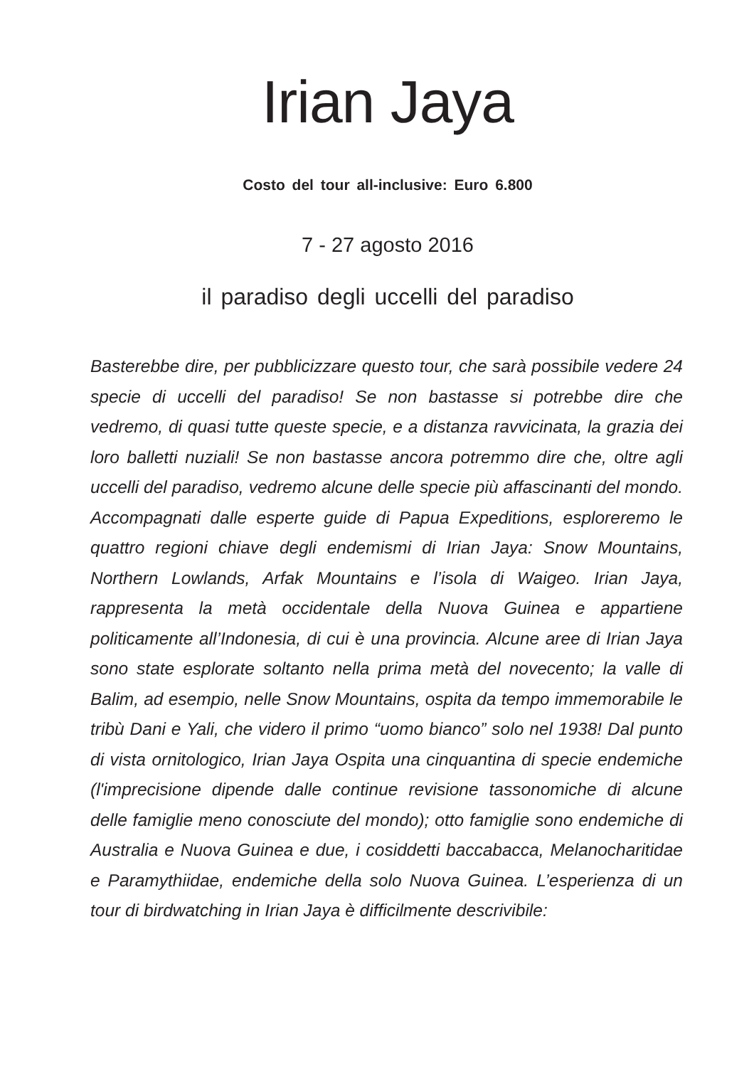Irian Jaya
Costo del tour all-inclusive: Euro 6.800
7 - 27 agosto 2016
il paradiso degli uccelli del paradiso
Basterebbe dire, per pubblicizzare questo tour, che sarà possibile vedere 24 specie di uccelli del paradiso! Se non bastasse si potrebbe dire che vedremo, di quasi tutte queste specie, e a distanza ravvicinata, la grazia dei loro balletti nuziali! Se non bastasse ancora potremmo dire che, oltre agli uccelli del paradiso, vedremo alcune delle specie più affascinanti del mondo. Accompagnati dalle esperte guide di Papua Expeditions, esploreremo le quattro regioni chiave degli endemismi di Irian Jaya: Snow Mountains, Northern Lowlands, Arfak Mountains e l’isola di Waigeo. Irian Jaya, rappresenta la metà occidentale della Nuova Guinea e appartiene politicamente all’Indonesia, di cui è una provincia. Alcune aree di Irian Jaya sono state esplorate soltanto nella prima metà del novecento; la valle di Balim, ad esempio, nelle Snow Mountains, ospita da tempo immemorabile le tribù Dani e Yali, che videro il primo “uomo bianco” solo nel 1938! Dal punto di vista ornitologico, Irian Jaya Ospita una cinquantina di specie endemiche (l'imprecisione dipende dalle continue revisione tassonomiche di alcune delle famiglie meno conosciute del mondo); otto famiglie sono endemiche di Australia e Nuova Guinea e due, i cosiddetti baccabacca, Melanocharitidae e Paramythiidae, endemiche della solo Nuova Guinea. L’esperienza di un tour di birdwatching in Irian Jaya è difficilmente descrivibile: